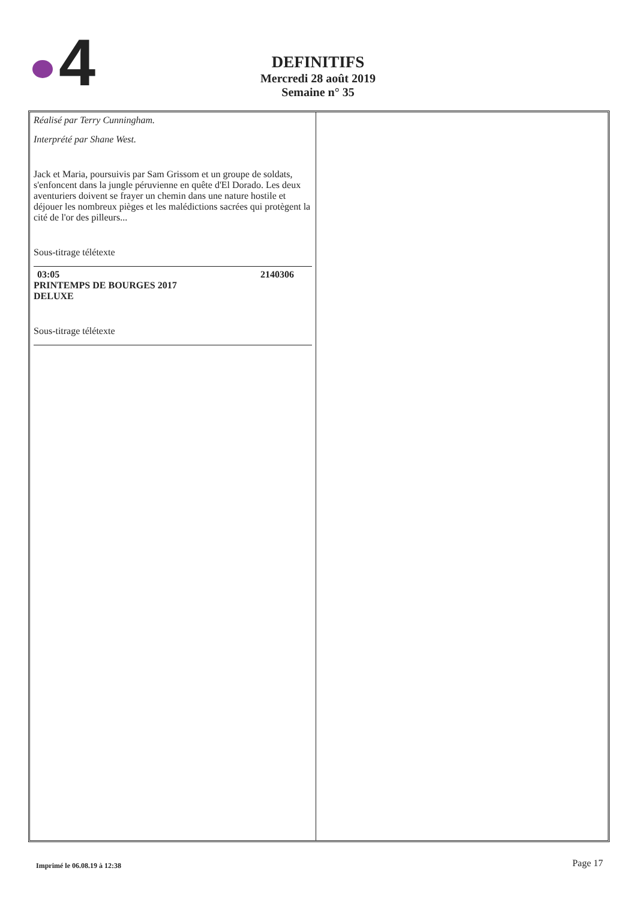4
DEFINITIFS
Mercredi 28 août 2019
Semaine n° 35
Réalisé par Terry Cunningham.
Interprété par Shane West.
Jack et Maria, poursuivis par Sam Grissom et un groupe de soldats, s'enfoncent dans la jungle péruvienne en quête d'El Dorado. Les deux aventuriers doivent se frayer un chemin dans une nature hostile et déjouer les nombreux pièges et les malédictions sacrées qui protègent la cité de l'or des pilleurs...
Sous-titrage télétexte
03:05 2140306
PRINTEMPS DE BOURGES 2017
DELUXE
Sous-titrage télétexte
Imprimé le 06.08.19 à 12:38 Page 17